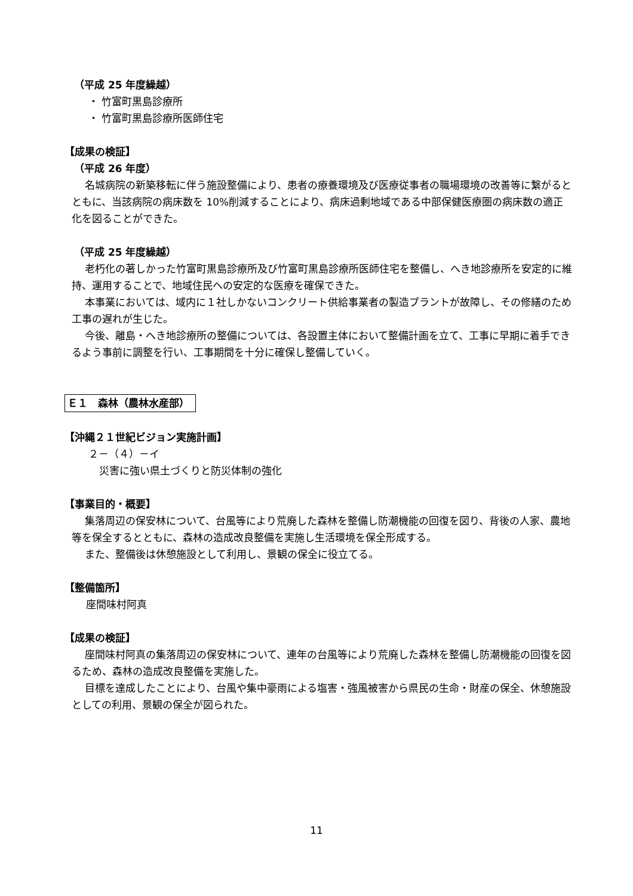（平成 25 年度繰越）
・ 竹富町黒島診療所
・ 竹富町黒島診療所医師住宅
【成果の検証】
（平成 26 年度）
名城病院の新築移転に伴う施設整備により、患者の療養環境及び医療従事者の職場環境の改善等に繋がるとともに、当該病院の病床数を 10%削減することにより、病床過剰地域である中部保健医療圏の病床数の適正化を図ることができた。
（平成 25 年度繰越）
老朽化の著しかった竹富町黒島診療所及び竹富町黒島診療所医師住宅を整備し、へき地診療所を安定的に維持、運用することで、地域住民への安定的な医療を確保できた。
本事業においては、域内に１社しかないコンクリート供給事業者の製造プラントが故障し、その修繕のため工事の遅れが生じた。
今後、離島・へき地診療所の整備については、各設置主体において整備計画を立て、工事に早期に着手できるよう事前に調整を行い、工事期間を十分に確保し整備していく。
Ｅ１　森林（農林水産部）
【沖縄２１世紀ビジョン実施計画】
２－（４）－イ
災害に強い県土づくりと防災体制の強化
【事業目的・概要】
集落周辺の保安林について、台風等により荒廃した森林を整備し防潮機能の回復を図り、背後の人家、農地等を保全するとともに、森林の造成改良整備を実施し生活環境を保全形成する。
また、整備後は休憩施設として利用し、景観の保全に役立てる。
【整備箇所】
座間味村阿真
【成果の検証】
座間味村阿真の集落周辺の保安林について、連年の台風等により荒廃した森林を整備し防潮機能の回復を図るため、森林の造成改良整備を実施した。
目標を達成したことにより、台風や集中豪雨による塩害・強風被害から県民の生命・財産の保全、休憩施設としての利用、景観の保全が図られた。
11